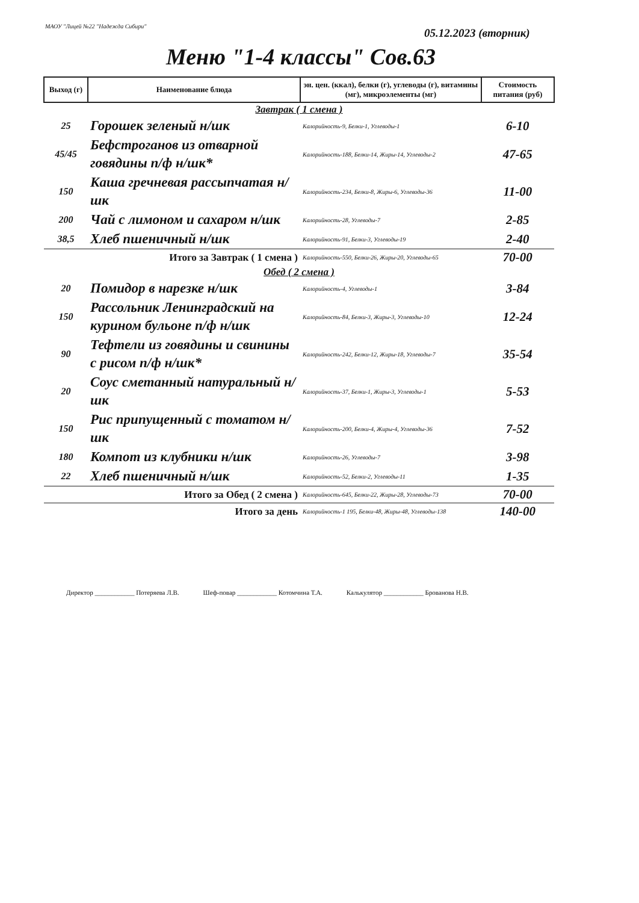МАОУ "Лицей №22 "Надежда Сибири"
05.12.2023 (вторник)
Меню "1-4 классы" Сов.63
| Выход (г) | Наименование блюда | эн. цен. (ккал), белки (г), углеводы (г), витамины (мг), микроэлементы (мг) | Стоимость питания (руб) |
| --- | --- | --- | --- |
| Завтрак ( 1 смена ) | | | |
| 25 | Горошек зеленый н/шк | Калорийность-9, Белки-1, Углеводы-1 | 6-10 |
| 45/45 | Бефстроганов из отварной говядины п/ф н/шк* | Калорийность-188, Белки-14, Жиры-14, Углеводы-2 | 47-65 |
| 150 | Каша гречневая рассыпчатая н/шк | Калорийность-234, Белки-8, Жиры-6, Углеводы-36 | 11-00 |
| 200 | Чай с лимоном и сахаром н/шк | Калорийность-28, Углеводы-7 | 2-85 |
| 38,5 | Хлеб пшеничный н/шк | Калорийность-91, Белки-3, Углеводы-19 | 2-40 |
| Итого за Завтрак ( 1 смена ) | | Калорийность-550, Белки-26, Жиры-20, Углеводы-65 | 70-00 |
| Обед ( 2 смена ) | | | |
| 20 | Помидор в нарезке н/шк | Калорийность-4, Углеводы-1 | 3-84 |
| 150 | Рассольник Ленинградский на курином бульоне п/ф н/шк | Калорийность-84, Белки-3, Жиры-3, Углеводы-10 | 12-24 |
| 90 | Тефтели из говядины и свинины с рисом п/ф н/шк* | Калорийность-242, Белки-12, Жиры-18, Углеводы-7 | 35-54 |
| 20 | Соус сметанный натуральный н/шк | Калорийность-37, Белки-1, Жиры-3, Углеводы-1 | 5-53 |
| 150 | Рис припущенный с томатом н/шк | Калорийность-200, Белки-4, Жиры-4, Углеводы-36 | 7-52 |
| 180 | Компот из клубники н/шк | Калорийность-26, Углеводы-7 | 3-98 |
| 22 | Хлеб пшеничный н/шк | Калорийность-52, Белки-2, Углеводы-11 | 1-35 |
| Итого за Обед ( 2 смена ) | | Калорийность-645, Белки-22, Жиры-28, Углеводы-73 | 70-00 |
| Итого за день | | Калорийность-1 195, Белки-48, Жиры-48, Углеводы-138 | 140-00 |
Директор ____________ Потеряева Л.В. Шеф-повар ____________ Котомчина Т.А. Калькулятор ____________ Брованова Н.В.